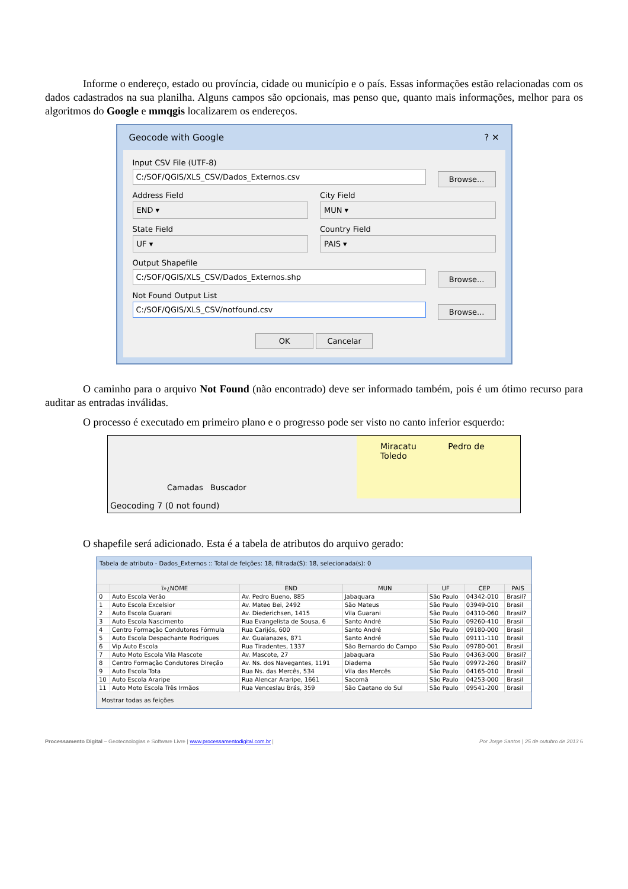Informe o endereço, estado ou província, cidade ou município e o país. Essas informações estão relacionadas com os dados cadastrados na sua planilha. Alguns campos são opcionais, mas penso que, quanto mais informações, melhor para os algoritmos do Google e mmqgis localizarem os endereços.
Geocode with Google ? ✕
Input CSV File (UTF-8)
C:/SOF/QGIS/XLS_CSV/Dados_Externos.csv
Browse...
Address Field
END ▾
City Field
MUN ▾
State Field
UF ▾
Country Field
PAIS ▾
Output Shapefile
C:/SOF/QGIS/XLS_CSV/Dados_Externos.shp
Browse...
Not Found Output List
C:/SOF/QGIS/XLS_CSV/notfound.csv
Browse...
OK Cancelar
O caminho para o arquivo Not Found (não encontrado) deve ser informado também, pois é um ótimo recurso para auditar as entradas inválidas.
O processo é executado em primeiro plano e o progresso pode ser visto no canto inferior esquerdo:
Camadas Buscador
Miracatu Pedro de Toledo
Geocoding 7 (0 not found)
O shapefile será adicionado. Esta é a tabela de atributos do arquivo gerado:
Tabela de atributo - Dados_Externos :: Total de feições: 18, filtrada(S): 18, selecionada(s): 0
| | ï»¿NOME | END | MUN | UF | CEP | PAIS |
| --- | --- | --- | --- | --- | --- | --- |
| 0 | Auto Escola Verão | Av. Pedro Bueno, 885 | Jabaquara | São Paulo | 04342-010 | Brasil? |
| 1 | Auto Escola Excelsior | Av. Mateo Bei, 2492 | São Mateus | São Paulo | 03949-010 | Brasil |
| 2 | Auto Escola Guarani | Av. Diederichsen, 1415 | Vila Guarani | São Paulo | 04310-060 | Brasil? |
| 3 | Auto Escola Nascimento | Rua Evangelista de Sousa, 6 | Santo André | São Paulo | 09260-410 | Brasil |
| 4 | Centro Formação Condutores Fórmula | Rua Carijós, 600 | Santo André | São Paulo | 09180-000 | Brasil |
| 5 | Auto Escola Despachante Rodrigues | Av. Guaianazes, 871 | Santo André | São Paulo | 09111-110 | Brasil |
| 6 | Vip Auto Escola | Rua Tiradentes, 1337 | São Bernardo do Campo | São Paulo | 09780-001 | Brasil |
| 7 | Auto Moto Escola Vila Mascote | Av. Mascote, 27 | Jabaquara | São Paulo | 04363-000 | Brasil? |
| 8 | Centro Formação Condutores Direção | Av. Ns. dos Navegantes, 1191 | Diadema | São Paulo | 09972-260 | Brasil? |
| 9 | Auto Escola Tota | Rua Ns. das Mercês, 534 | Vila das Mercês | São Paulo | 04165-010 | Brasil |
| 10 | Auto Escola Araripe | Rua Alencar Araripe, 1661 | Sacomã | São Paulo | 04253-000 | Brasil |
| 11 | Auto Moto Escola Três Irmãos | Rua Venceslau Brás, 359 | São Caetano do Sul | São Paulo | 09541-200 | Brasil |
Mostrar todas as feições
Processamento Digital – Geotecnologias e Software Livre | www.processamentodigital.com.br | Por Jorge Santos | 25 de outubro de 2013 6